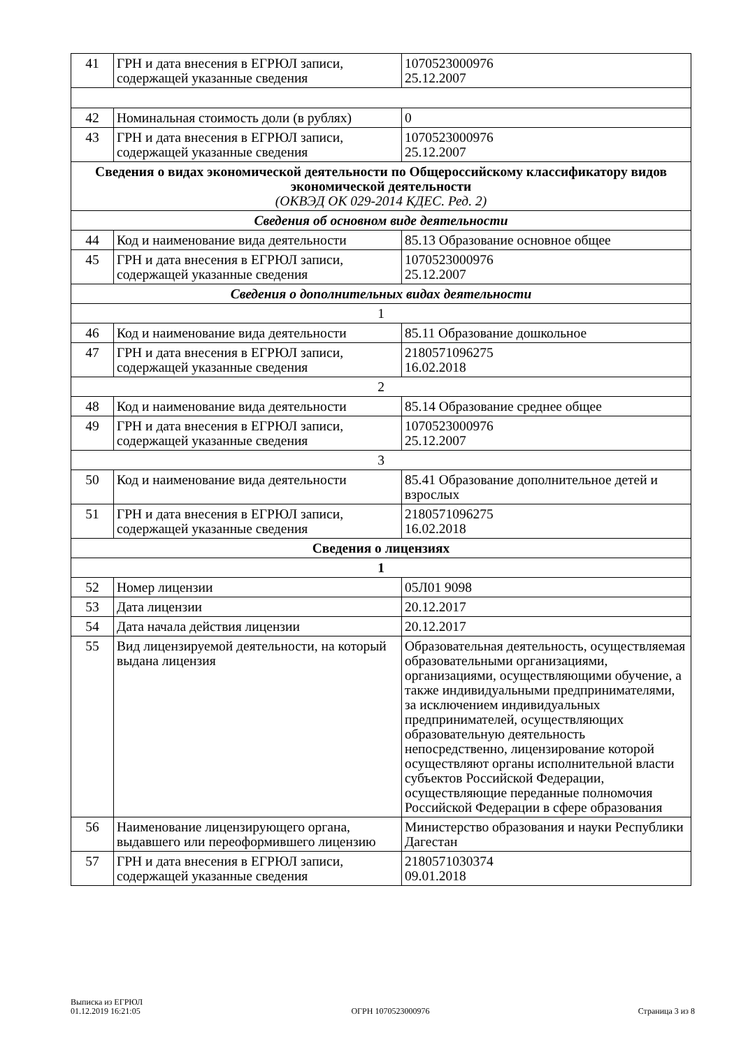| 41 | ГРН и дата внесения в ЕГРЮЛ записи, содержащей указанные сведения | 1070523000976 25.12.2007 |
| 42 | Номинальная стоимость доли (в рублях) | 0 |
| 43 | ГРН и дата внесения в ЕГРЮЛ записи, содержащей указанные сведения | 1070523000976 25.12.2007 |
| Сведения о видах экономической деятельности по Общероссийскому классификатору видов экономической деятельности (ОКВЭД ОК 029-2014 КДЕС. Ред. 2) | | |
| Сведения об основном виде деятельности | | |
| 44 | Код и наименование вида деятельности | 85.13 Образование основное общее |
| 45 | ГРН и дата внесения в ЕГРЮЛ записи, содержащей указанные сведения | 1070523000976 25.12.2007 |
| Сведения о дополнительных видах деятельности | | |
| 1 | | |
| 46 | Код и наименование вида деятельности | 85.11 Образование дошкольное |
| 47 | ГРН и дата внесения в ЕГРЮЛ записи, содержащей указанные сведения | 2180571096275 16.02.2018 |
| 2 | | |
| 48 | Код и наименование вида деятельности | 85.14 Образование среднее общее |
| 49 | ГРН и дата внесения в ЕГРЮЛ записи, содержащей указанные сведения | 1070523000976 25.12.2007 |
| 3 | | |
| 50 | Код и наименование вида деятельности | 85.41 Образование дополнительное детей и взрослых |
| 51 | ГРН и дата внесения в ЕГРЮЛ записи, содержащей указанные сведения | 2180571096275 16.02.2018 |
| Сведения о лицензиях | | |
| 1 | | |
| 52 | Номер лицензии | 05Л01 9098 |
| 53 | Дата лицензии | 20.12.2017 |
| 54 | Дата начала действия лицензии | 20.12.2017 |
| 55 | Вид лицензируемой деятельности, на который выдана лицензия | Образовательная деятельность, осуществляемая образовательными организациями, организациями, осуществляющими обучение, а также индивидуальными предпринимателями, за исключением индивидуальных предпринимателей, осуществляющих образовательную деятельность непосредственно, лицензирование которой осуществляют органы исполнительной власти субъектов Российской Федерации, осуществляющие переданные полномочия Российской Федерации в сфере образования |
| 56 | Наименование лицензирующего органа, выдавшего или переоформившего лицензию | Министерство образования и науки Республики Дагестан |
| 57 | ГРН и дата внесения в ЕГРЮЛ записи, содержащей указанные сведения | 2180571030374 09.01.2018 |
Выписка из ЕГРЮЛ
01.12.2019 16:21:05
ОГРН 1070523000976
Страница 3 из 8